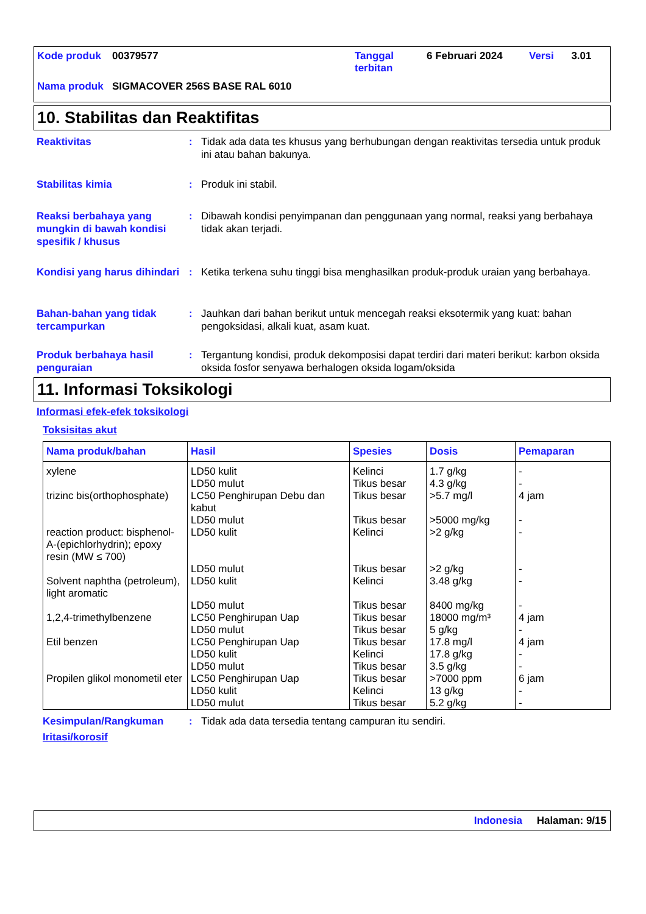| Kode produk | 00379577 | Tanggal terbitan | 6 Februari 2024 | Versi | 3.01 |
| Nama produk | SIGMACOVER 256S BASE RAL 6010 | | | | |
10. Stabilitas dan Reaktifitas
Reaktivitas : Tidak ada data tes khusus yang berhubungan dengan reaktivitas tersedia untuk produk ini atau bahan bakunya.
Stabilitas kimia : Produk ini stabil.
Reaksi berbahaya yang mungkin di bawah kondisi spesifik / khusus
: Dibawah kondisi penyimpanan dan penggunaan yang normal, reaksi yang berbahaya tidak akan terjadi.
Kondisi yang harus dihindari
: Ketika terkena suhu tinggi bisa menghasilkan produk-produk uraian yang berbahaya.
Bahan-bahan yang tidak tercampurkan
: Jauhkan dari bahan berikut untuk mencegah reaksi eksotermik yang kuat: bahan pengoksidasi, alkali kuat, asam kuat.
Produk berbahaya hasil penguraian
: Tergantung kondisi, produk dekomposisi dapat terdiri dari materi berikut: karbon oksida oksida fosfor senyawa berhalogen oksida logam/oksida
11. Informasi Toksikologi
Informasi efek-efek toksikologi
Toksisitas akut
| Nama produk/bahan | Hasil | Spesies | Dosis | Pemaparan |
| --- | --- | --- | --- | --- |
| xylene | LD50 kulit | Kelinci | 1.7 g/kg | - |
| | LD50 mulut | Tikus besar | 4.3 g/kg | - |
| trizinc bis(orthophosphate) | LC50 Penghirupan Debu dan kabut | Tikus besar | >5.7 mg/l | 4 jam |
| | LD50 mulut | Tikus besar | >5000 mg/kg | - |
| reaction product: bisphenol-A-(epichlorhydrin); epoxy resin (MW ≤ 700) | LD50 kulit | Kelinci | >2 g/kg | - |
| | LD50 mulut | Tikus besar | >2 g/kg | - |
| Solvent naphtha (petroleum), light aromatic | LD50 kulit | Kelinci | 3.48 g/kg | - |
| | LD50 mulut | Tikus besar | 8400 mg/kg | - |
| 1,2,4-trimethylbenzene | LC50 Penghirupan Uap | Tikus besar | 18000 mg/m³ | 4 jam |
| | LD50 mulut | Tikus besar | 5 g/kg | - |
| Etil benzen | LC50 Penghirupan Uap | Tikus besar | 17.8 mg/l | 4 jam |
| | LD50 kulit | Kelinci | 17.8 g/kg | - |
| | LD50 mulut | Tikus besar | 3.5 g/kg | - |
| Propilen glikol monometil eter | LC50 Penghirupan Uap | Tikus besar | >7000 ppm | 6 jam |
| | LD50 kulit | Kelinci | 13 g/kg | - |
| | LD50 mulut | Tikus besar | 5.2 g/kg | - |
Kesimpulan/Rangkuman : Tidak ada data tersedia tentang campuran itu sendiri.
Iritasi/korosif
Indonesia Halaman: 9/15